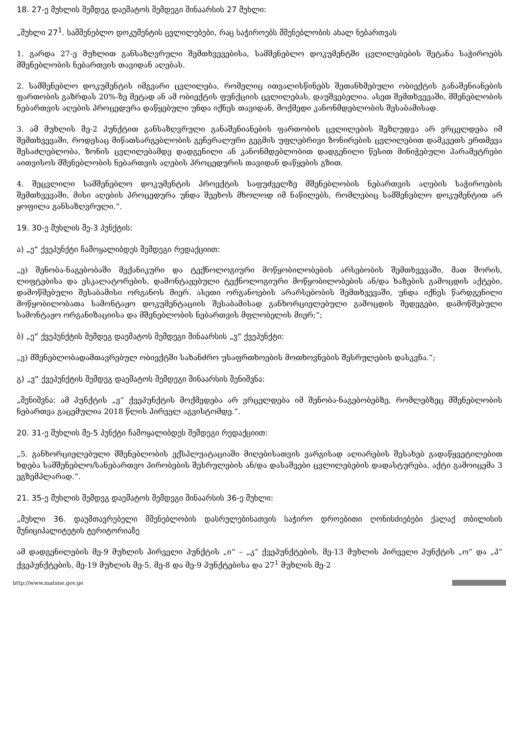18. 27-ე მუხლის შემდეგ დაემატოს შემდეგი შინაარსის 27 მუხლი:
„მუხლი 27<sup>1</sup>. სამშენებლო დოკუმენტის ცვლილებები, რაც საჭიროებს მშენებლობის ახალ ნებართვას
1. გარდა 27-ე მუხლით განსაზღვრული შემთხვევებისა, სამშენებლო დოკუმენტში ცვლილებების შეტანა საჭიროებს მშენებლობის ნებართვის თავიდან აღებას.
2. სამშენებლო დოკუმენტის იმგვარი ცვლილება, რომელიც ითვალისწინებს შეთანხმებული ობიექტის განაშენიანების ფართობის გაზრდას 20%-ზე მეტად ან ამ ობიექტის ფუნქციის ცვლილებას, დაუშვებელია. ასეთ შემთხვევაში, მშენებლობის ნებართვის აღების პროცედურა დაწყებული უნდა იქნეს თავიდან, მოქმედი კანონმდებლობის შესაბამისად.
3. ამ მუხლის მე-2 პუნქტით განსაზღვრული განაშენიანების ფართობის ცვლილების შეზღუდვა არ ვრცელდება იმ შემთხვევაში, როდესაც მიწათსარგებლობის გენერალური გეგმის უფლებრივი ზონირების ცვლილებით დამკვეთს ერთმევა შესაძლებლობა, ზონის ცვლილებამდე დადგენილი ან კანონმდებლობით დადგენილი წესით მინიჭებული პარამეტრები აითვისოს მშენებლობის ნებართვის აღების პროცედურის თავიდან დაწყების გზით.
4. შეცვლილი სამშენებლო დოკუმენტის პროექტის საფუძველზე მშენებლობის ნებართვის აღების საჭიროების შემთხვევაში, მისი აღების პროცედურა უნდა შეეხოს მხოლოდ იმ ნაწილებს, რომლებიც სამშენებლო დოკუმენტით არ ყოფილა განსაზღვრული.“.
19. 30-ე მუხლის მე-3 პუნქტის:
ა) „ე“ ქვეპუნქტი ჩამოყალიბდეს შემდეგი რედაქციით:
„ე) შენობა-ნაგებობაში მექანიკური და ტექნოლოგიური მოწყობილობების არსებობის შემთხვევაში, მათ შორის, ლიფტებისა და ესკალატორების, დამონტაჟებული ტექნოლოგიური მოწყობილობების ან/და ხაზების გამოცდის აქტები, დამოწმებული შესაბამისი ორგანოს მიერ. ასეთი ორგანოების არარსებობის შემთხვევაში, უნდა იქნეს წარდგენილი მოწყობილობათა სამონტაჟო დოკუმენტაციის შესაბამისად განხორციელებული გამოცდის შედეგები, დამოწმებული სამონტაჟო ორგანიზაციისა და მშენებლობის ნებართვის მფლობელის მიერ;“;
ბ) „ე“ ქვეპუნქტის შემდეგ დაემატოს შემდეგი შინაარსის „ვ“ ქვეპუნქტი:
„ვ) მშენებლობადამთავრებულ ობიექტში სახანძრო უსაფრთხოების მოთხოვნების შესრულების დასკვნა.“;
გ) „ვ“ ქვეპუნქტის შემდეგ დაემატოს შემდეგი შინაარსის შენიშვნა:
„შენიშვნა: ამ პუნქტის „ვ“ ქვეპუნქტის მოქმედება არ ვრცელდება იმ შენობა-ნაგებობებზე, რომლებზეც მშენებლობის ნებართვა გაცემულია 2018 წლის პირველ აგვისტომდე.“.
20. 31-ე მუხლის მე-5 პუნქტი ჩამოყალიბდეს შემდეგი რედაქციით:
„5. განხორციელებული მშენებლობის ექსპლუატაციაში მიღებისათვის ვარგისად აღიარების შესახებ გადაწყვეტილებით ხდება სამშენებლო/სანებართვო პირობების შესრულების ან/და დასაშვები ცვლილებების დადასტურება. აქტი გამოიცემა 3 ეგზემპლარად.“.
21. 35-ე მუხლის შემდეგ დაემატოს შემდეგი შინაარსის 36-ე მუხლი:
„მუხლი 36. დაუმთავრებელი მშენებლობის დასრულებისათვის საჭირო დროებითი ღონისძიებები ქალაქ თბილისის მუნიციპალიტეტის ტერიტორიაზე
ამ დადგენილების მე-9 მუხლის პირველი პუნქტის „ი“ – „კ“ ქვეპუნქტების, მე-13 მუხლის პირველი პუნქტის „ო“ და „პ“ ქვეპუნქტების, მე-19 მუხლის მე-5, მე-8 და მე-9 პუნქტებისა და 27<sup>1</sup> მუხლის მე-2
http://www.matsne.gov.ge